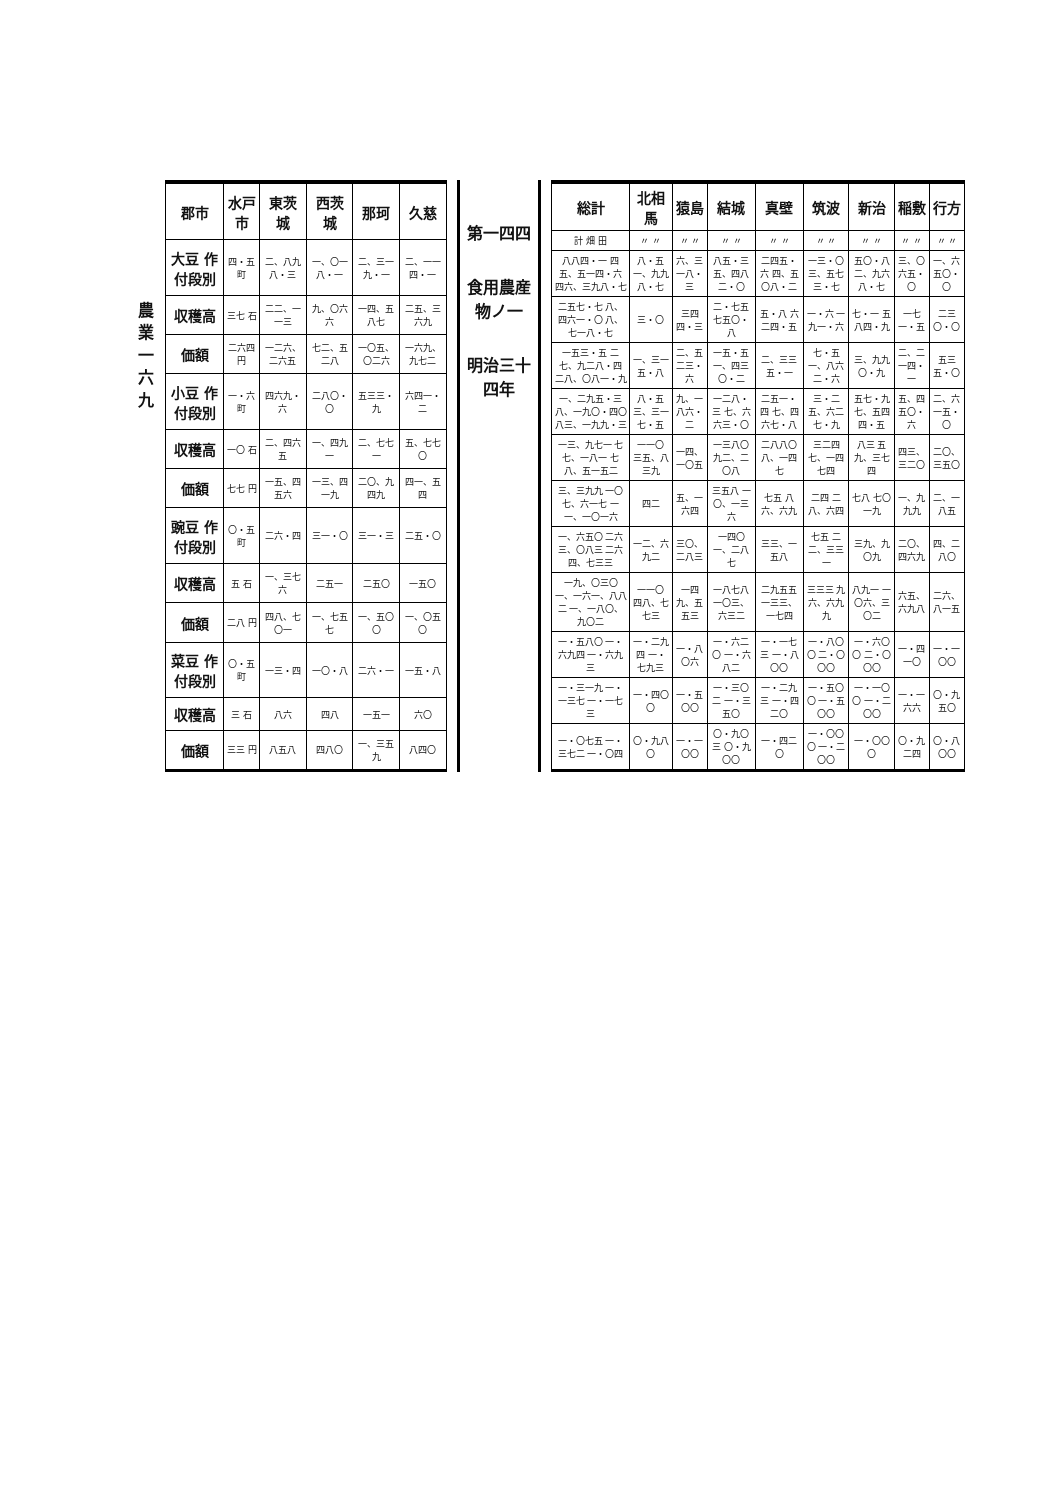農業 一六九
| 郡市 | 水戸市 | 東茨城 | 西茨城 | 那珂 | 久慈 |
| --- | --- | --- | --- | --- | --- |
| 大豆 作付段別 | 四・五 町 | 二、八九八・三 | 一、〇一八・一 | 二、三一九・一 | 二、一一四・一 |
| 収穫高 | 三七 石 | 二二、一一三 | 九、〇六六 | 一四、五八七 | 二五、三六九 |
| 価額 | 二六四 円 | 一二六、二六五 | 七二、五二八 | 一〇五、〇二六 | 一六九、九七二 |
| 小豆 作付段別 | 一・六 町 | 四六九・六 | 二八〇・〇 | 五三三・九 | 六四一・二 |
| 収穫高 | 一〇 石 | 二、四六五 | 一、四九一 | 二、七七一 | 五、七七〇 |
| 価額 | 七七 円 | 一五、四五六 | 一三、四一九 | 二〇、九四九 | 四一、五四 |
| 豌豆 作付段別 | 〇・五 町 | 二六・四 | 三一・〇 | 三一・三 | 二五・〇 |
| 収穫高 | 五 石 | 一、三七六 | 二五一 | 二五〇 | 一五〇 |
| 価額 | 二八 円 | 四八、七〇一 | 一、七五七 | 一、五〇〇 | 一、〇五〇 |
| 菜豆 作付段別 | 〇・五 町 | 一三・四 | 一〇・八 | 二六・一 | 一五・八 |
| 収穫高 | 三 石 | 八六 | 四八 | 一五一 | 六〇 |
| 価額 | 三三 円 | 八五八 | 四八〇 | 一、三五九 | 八四〇 |
第一四四
食用農産物ノ一
明治三十四年
| 総計 | 北相馬 | 猿島 | 結城 | 真壁 | 筑波 | 新治 | 稲敷 | 行方 |
| --- | --- | --- | --- | --- | --- | --- | --- | --- |
| 計 畑 田 | 〃 〃 | 〃 〃 | 〃 〃 | 〃 〃 | 〃 〃 | 〃 〃 | 〃 〃 | 〃 〃 |
| 八八四・一 四五、五一四・六 四六、三九八・七 | 八・五 一、九九八・七 | 六、三一八・三 | 八五・三 五、四八二・〇 | 二四五・六 四、五〇八・二 | 一三・〇 三、五七三・七 | 五〇・八 二、九六八・七 | 三、〇六五・〇 | 一、六五〇・〇 |
| 二五七・七 八、四六一・〇 八、七一八・七 | 三・〇 | 三四四・三 | 二・七五 七五〇・八 | 五・八 六二四・五 | 一・六 一九一・六 | 七・一 五八四・九 | 一七一・五 | 二三〇・〇 |
| 一五三・五 二七、九二八・四 二八、〇八一・九 | 一、三一五・八 | 二、五二三・六 | 一五・五 一、四三〇・二 | 二、三三五・一 | 七・五 一、八六二・六 | 三、九九〇・九 | 二、二一四・一 | 五三五・〇 |
| 一、二九五・三 八、一九〇・四〇 八三、一九九・三 | 八・五 三、三一七・五 | 九、一八六・二 | 一二八・三 七、六六三・〇 | 二五一・四 七、四六七・八 | 三・二 五、六二七・九 | 五七・九 七、五四四・五 | 五、四五〇・六 | 二、六一五・〇 |
| 一三、九七一 七七、一八一 七八、五一五二 | 一一〇 三五、八三九 | 一四、一〇五 | 一三八〇 九二、二〇八 | 二八八〇 八、一四七 | 三二四 七、一四七四 | 八三 五九、三七四 | 四三、三二〇 | 二〇、三五〇 |
| 三、三九九 一〇七、六一七 一一、一〇一六 | 四二 | 五、一六四 | 三五八 一〇、一三六 | 七五 八六、六九 | 二四 二八、六四 | 七八 七〇一九 | 一、九九九 | 二、一八五 |
| 一、六五〇 二六三、〇八三 二六四、七三三 | 一二、六九二 | 三〇、二八三 | 一四〇 一、二八七 | 三三、一五八 | 七五 二二、三三一 | 三九、九〇九 | 二〇、四六九 | 四、二八〇 |
| 一九、〇三〇 一、一六一、八八二 一、一八〇、九〇二 | 一一〇 四八、七七三 | 一四九、五五三 | 一八七八 一〇三、六三二 | 二九五五 一三三、一七四 | 三三三 九六、六九九 | 八九一 一〇六、三〇二 | 六五、六九八 | 二六、八一五 |
| 一・五八〇 一・六九四 一・六九三 | 一・二九四 一・七九三 | 一・八〇六 | 一・六二〇 一・六八二 | 一・一七三 一・八〇〇 | 一・八〇〇 二・〇〇〇 | 一・六〇〇 二・〇〇〇 | 一・四一〇 | 一・一〇〇 |
| 一・三一九 一・一三七 一・一七三 | 一・四〇〇 | 一・五〇〇 | 一・三〇二 一・三五〇 | 一・二九三 一・四二〇 | 一・五〇〇 一・五〇〇 | 一・一〇〇 一・二〇〇 | 一・一六六 | 〇・九五〇 |
| 一・〇七五 一・三七二 一・〇四 | 〇・九八〇 | 一・一〇〇 | 〇・九〇三 〇・九〇〇 | 一・四二〇 | 一・〇〇〇 一・二〇〇 | 一・〇〇〇 | 〇・九二四 | 〇・八〇〇 |